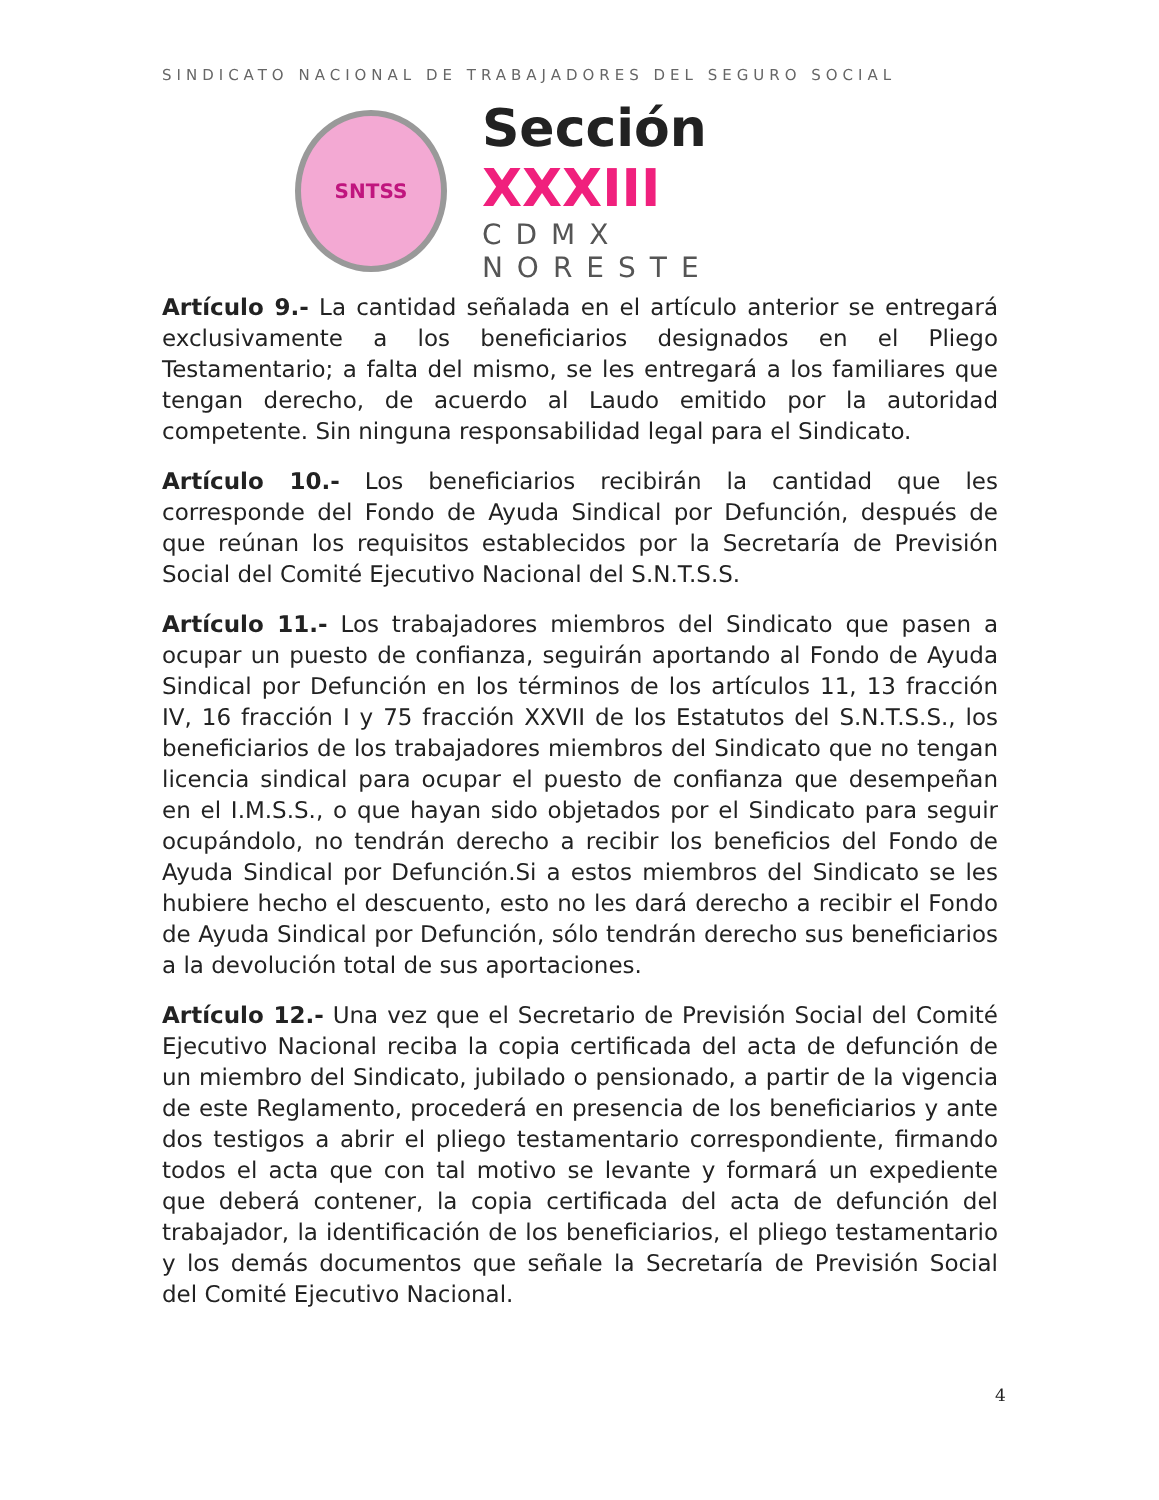SINDICATO NACIONAL DE TRABAJADORES DEL SEGURO SOCIAL
SNTSS
Sección XXXIII
CDMX NORESTE
Artículo 9.- La cantidad señalada en el artículo anterior se entregará exclusivamente a los beneficiarios designados en el Pliego Testamentario; a falta del mismo, se les entregará a los familiares que tengan derecho, de acuerdo al Laudo emitido por la autoridad competente. Sin ninguna responsabilidad legal para el Sindicato.
Artículo 10.- Los beneficiarios recibirán la cantidad que les corresponde del Fondo de Ayuda Sindical por Defunción, después de que reúnan los requisitos establecidos por la Secretaría de Previsión Social del Comité Ejecutivo Nacional del S.N.T.S.S.
Artículo 11.- Los trabajadores miembros del Sindicato que pasen a ocupar un puesto de confianza, seguirán aportando al Fondo de Ayuda Sindical por Defunción en los términos de los artículos 11, 13 fracción IV, 16 fracción I y 75 fracción XXVII de los Estatutos del S.N.T.S.S., los beneficiarios de los trabajadores miembros del Sindicato que no tengan licencia sindical para ocupar el puesto de confianza que desempeñan en el I.M.S.S., o que hayan sido objetados por el Sindicato para seguir ocupándolo, no tendrán derecho a recibir los beneficios del Fondo de Ayuda Sindical por Defunción.Si a estos miembros del Sindicato se les hubiere hecho el descuento, esto no les dará derecho a recibir el Fondo de Ayuda Sindical por Defunción, sólo tendrán derecho sus beneficiarios a la devolución total de sus aportaciones.
Artículo 12.- Una vez que el Secretario de Previsión Social del Comité Ejecutivo Nacional reciba la copia certificada del acta de defunción de un miembro del Sindicato, jubilado o pensionado, a partir de la vigencia de este Reglamento, procederá en presencia de los beneficiarios y ante dos testigos a abrir el pliego testamentario correspondiente, firmando todos el acta que con tal motivo se levante y formará un expediente que deberá contener, la copia certificada del acta de defunción del trabajador, la identificación de los beneficiarios, el pliego testamentario y los demás documentos que señale la Secretaría de Previsión Social del Comité Ejecutivo Nacional.
4